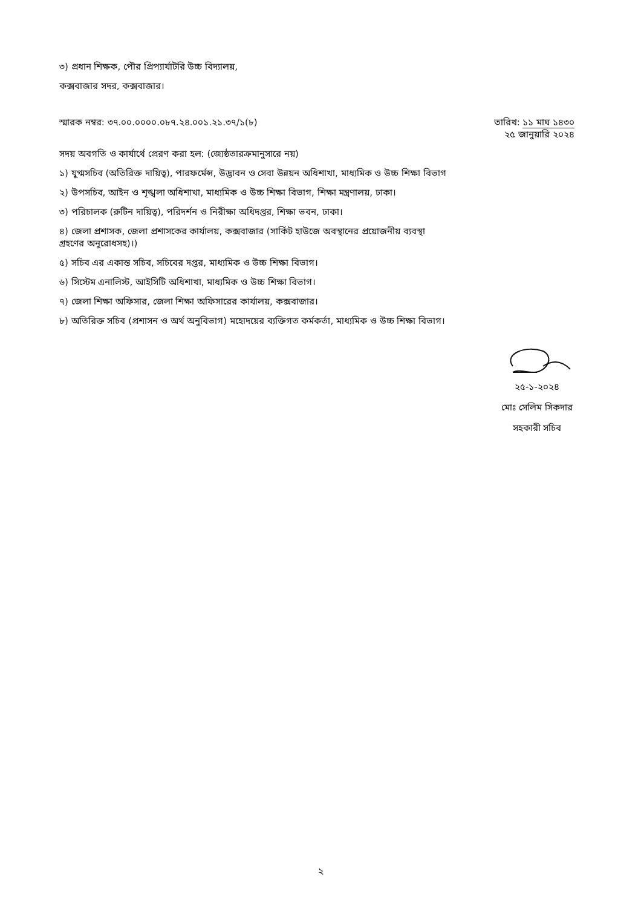৩) প্রধান শিক্ষক, পৌর প্রিপ্যার্যাটরি উচ্চ বিদ্যালয়,
কক্সবাজার সদর, কক্সবাজার।
স্মারক নম্বর: ৩৭.০০.০০০০.০৮৭.২৪.০০১.২১.৩৭/১(৮)
তারিখ: ১১ মাঘ ১৪৩০
২৫ জানুয়ারি ২০২৪
সদয় অবগতি ও কার্যার্থে প্রেরণ করা হল: (জ্যেষ্ঠতারক্রমানুসারে নয়)
১) যুগ্মসচিব (অতিরিক্ত দায়িত্ব), পারফর্মেন্স, উদ্ভাবন ও সেবা উন্নয়ন অধিশাখা, মাধ্যমিক ও উচ্চ শিক্ষা বিভাগ
২) উপসচিব, আইন ও শৃঙ্খলা অধিশাখা, মাধ্যমিক ও উচ্চ শিক্ষা বিভাগ, শিক্ষা মন্ত্রণালয়, ঢাকা।
৩) পরিচালক (রুটিন দায়িত্ব), পরিদর্শন ও নিরীক্ষা অধিদপ্তর, শিক্ষা ভবন, ঢাকা।
৪) জেলা প্রশাসক, জেলা প্রশাসকের কার্যালয়, কক্সবাজার (সার্কিট হাউজে অবস্থানের প্রয়োজনীয় ব্যবস্থা
গ্রহণের অনুরোধসহ)।)
৫) সচিব এর একান্ত সচিব, সচিবের দপ্তর, মাধ্যমিক ও উচ্চ শিক্ষা বিভাগ।
৬) সিস্টেম এনালিস্ট, আইসিটি অধিশাখা, মাধ্যমিক ও উচ্চ শিক্ষা বিভাগ।
৭) জেলা শিক্ষা অফিসার, জেলা শিক্ষা অফিসারের কার্যালয়, কক্সবাজার।
৮) অতিরিক্ত সচিব (প্রশাসন ও অর্থ অনুবিভাগ) মহোদয়ের ব্যক্তিগত কর্মকর্তা, মাধ্যমিক ও উচ্চ শিক্ষা বিভাগ।
২৫-১-২০২৪
মোঃ সেলিম সিকদার
সহকারী সচিব
২